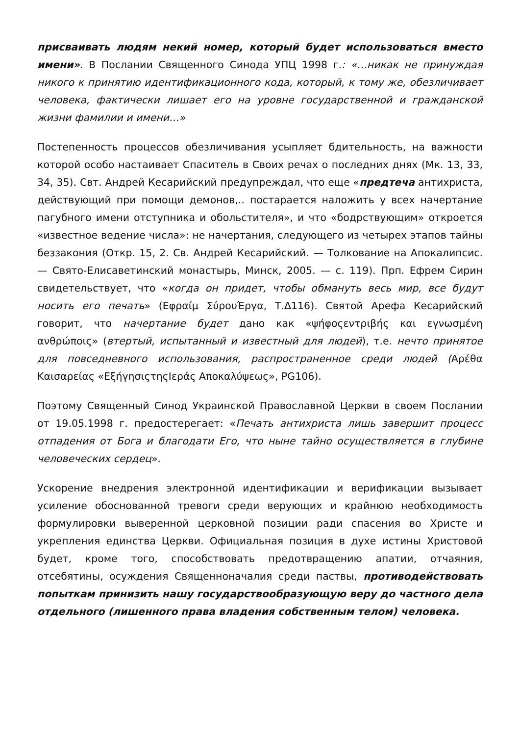присваивать людям некий номер, который будет использоваться вместо имени». В Послании Священного Синода УПЦ 1998 г.: «…никак не принуждая никого к принятию идентификационного кода, который, к тому же, обезличивает человека, фактически лишает его на уровне государственной и гражданской жизни фамилии и имени…»
Постепенность процессов обезличивания усыпляет бдительность, на важности которой особо настаивает Спаситель в Своих речах о последних днях (Мк. 13, 33, 34, 35). Свт. Андрей Кесарийский предупреждал, что еще «предтеча антихриста, действующий при помощи демонов,.. постарается наложить у всех начертание пагубного имени отступника и обольстителя», и что «бодрствующим» откроется «известное ведение числа»: не начертания, следующего из четырех этапов тайны беззакония (Откр. 15, 2. Св. Андрей Кесарийский. — Толкование на Апокалипсис. — Свято-Елисаветинский монастырь, Минск, 2005. — с. 119). Прп. Ефрем Сирин свидетельствует, что «когда он придет, чтобы обмануть весь мир, все будут носить его печать» (Εφραίμ ΣύρουΈργα, Τ.Δ116). Святой Арефа Кесарийский говорит, что начертание будет дано как «ψήφοςεντριβής και εγνωσμένη ανθρώποις» (втертый, испытанный и известный для людей), т.е. нечто принятое для повседневного использования, распространенное среди людей (Αρέθα Καισαρείας «ΕξήγησιςτηςΙεράς Αποκαλύψεως», PG106).
Поэтому Священный Синод Украинской Православной Церкви в своем Послании от 19.05.1998 г. предостерегает: «Печать антихриста лишь завершит процесс отпадения от Бога и благодати Его, что ныне тайно осуществляется в глубине человеческих сердец».
Ускорение внедрения электронной идентификации и верификации вызывает усиление обоснованной тревоги среди верующих и крайнюю необходимость формулировки выверенной церковной позиции ради спасения во Христе и укрепления единства Церкви. Официальная позиция в духе истины Христовой будет, кроме того, способствовать предотвращению апатии, отчаяния, отсебятины, осуждения Священноначалия среди паствы, противодействовать попыткам принизить нашу государствообразующую веру до частного дела отдельного (лишенного права владения собственным телом) человека.